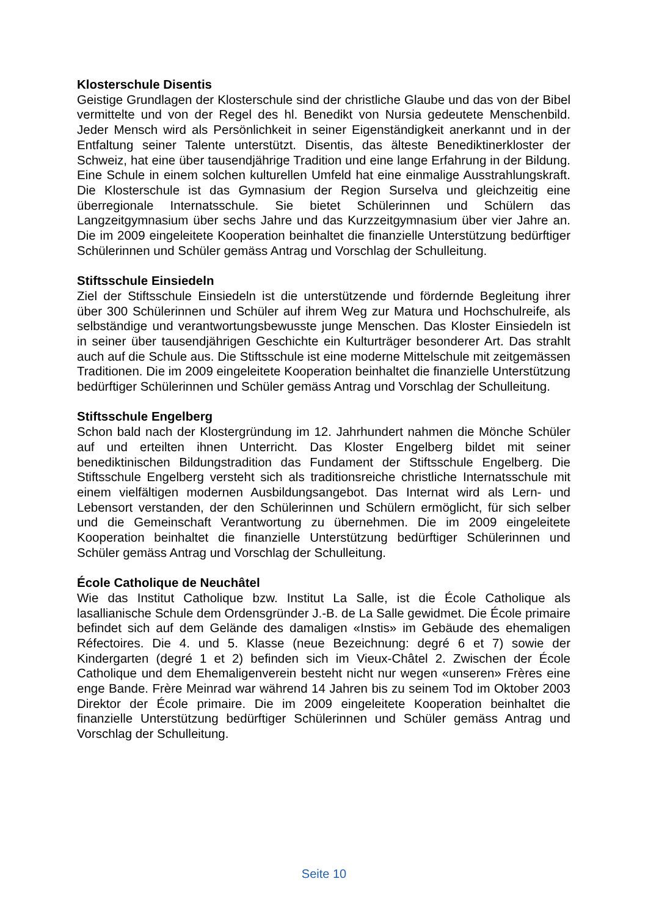Klosterschule Disentis
Geistige Grundlagen der Klosterschule sind der christliche Glaube und das von der Bibel vermittelte und von der Regel des hl. Benedikt von Nursia gedeutete Menschenbild. Jeder Mensch wird als Persönlichkeit in seiner Eigenständigkeit anerkannt und in der Entfaltung seiner Talente unterstützt. Disentis, das älteste Benediktinerkloster der Schweiz, hat eine über tausendjährige Tradition und eine lange Erfahrung in der Bildung. Eine Schule in einem solchen kulturellen Umfeld hat eine einmalige Ausstrahlungskraft. Die Klosterschule ist das Gymnasium der Region Surselva und gleichzeitig eine überregionale Internatsschule. Sie bietet Schülerinnen und Schülern das Langzeitgymnasium über sechs Jahre und das Kurzzeitgymnasium über vier Jahre an. Die im 2009 eingeleitete Kooperation beinhaltet die finanzielle Unterstützung bedürftiger Schülerinnen und Schüler gemäss Antrag und Vorschlag der Schulleitung.
Stiftsschule Einsiedeln
Ziel der Stiftsschule Einsiedeln ist die unterstützende und fördernde Begleitung ihrer über 300 Schülerinnen und Schüler auf ihrem Weg zur Matura und Hochschulreife, als selbständige und verantwortungsbewusste junge Menschen. Das Kloster Einsiedeln ist in seiner über tausendjährigen Geschichte ein Kulturträger besonderer Art. Das strahlt auch auf die Schule aus. Die Stiftsschule ist eine moderne Mittelschule mit zeitgemässen Traditionen. Die im 2009 eingeleitete Kooperation beinhaltet die finanzielle Unterstützung bedürftiger Schülerinnen und Schüler gemäss Antrag und Vorschlag der Schulleitung.
Stiftsschule Engelberg
Schon bald nach der Klostergründung im 12. Jahrhundert nahmen die Mönche Schüler auf und erteilten ihnen Unterricht. Das Kloster Engelberg bildet mit seiner benediktinischen Bildungstradition das Fundament der Stiftsschule Engelberg. Die Stiftsschule Engelberg versteht sich als traditionsreiche christliche Internatsschule mit einem vielfältigen modernen Ausbildungsangebot. Das Internat wird als Lern- und Lebensort verstanden, der den Schülerinnen und Schülern ermöglicht, für sich selber und die Gemeinschaft Verantwortung zu übernehmen. Die im 2009 eingeleitete Kooperation beinhaltet die finanzielle Unterstützung bedürftiger Schülerinnen und Schüler gemäss Antrag und Vorschlag der Schulleitung.
École Catholique de Neuchâtel
Wie das Institut Catholique bzw. Institut La Salle, ist die École Catholique als lasallianische Schule dem Ordensgründer J.-B. de La Salle gewidmet. Die École primaire befindet sich auf dem Gelände des damaligen «Instis» im Gebäude des ehemaligen Réfectoires. Die 4. und 5. Klasse (neue Bezeichnung: degré 6 et 7) sowie der Kindergarten (degré 1 et 2) befinden sich im Vieux-Châtel 2. Zwischen der École Catholique und dem Ehemaligenverein besteht nicht nur wegen «unseren» Frères eine enge Bande. Frère Meinrad war während 14 Jahren bis zu seinem Tod im Oktober 2003 Direktor der École primaire. Die im 2009 eingeleitete Kooperation beinhaltet die finanzielle Unterstützung bedürftiger Schülerinnen und Schüler gemäss Antrag und Vorschlag der Schulleitung.
Seite 10